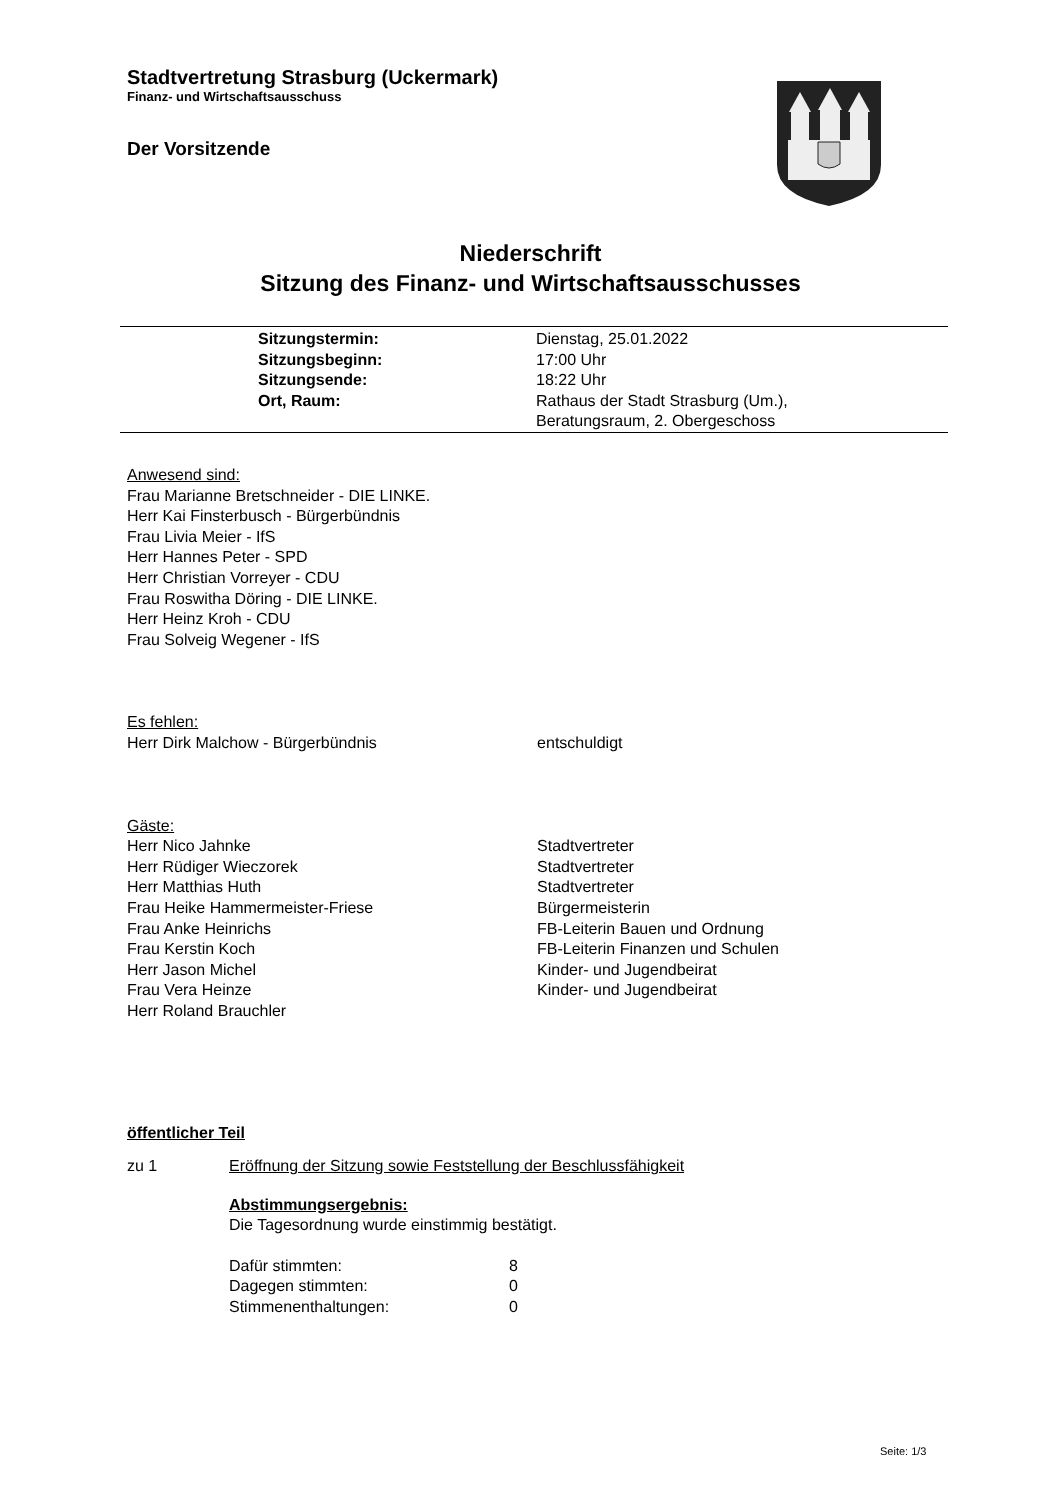Stadtvertretung Strasburg (Uckermark)
Finanz- und Wirtschaftsausschuss
Der Vorsitzende
Niederschrift
Sitzung des Finanz- und Wirtschaftsausschusses
| Sitzungstermin: | Dienstag, 25.01.2022 |
| Sitzungsbeginn: | 17:00 Uhr |
| Sitzungsende: | 18:22 Uhr |
| Ort, Raum: | Rathaus der Stadt Strasburg (Um.), Beratungsraum, 2. Obergeschoss |
Anwesend sind:
Frau Marianne Bretschneider - DIE LINKE.
Herr Kai Finsterbusch - Bürgerbündnis
Frau Livia Meier - IfS
Herr Hannes Peter - SPD
Herr Christian Vorreyer - CDU
Frau Roswitha Döring - DIE LINKE.
Herr Heinz Kroh - CDU
Frau Solveig Wegener - IfS
Es fehlen:
| Herr Dirk Malchow - Bürgerbündnis | entschuldigt |
Gäste:
| Herr Nico Jahnke | Stadtvertreter |
| Herr Rüdiger Wieczorek | Stadtvertreter |
| Herr Matthias Huth | Stadtvertreter |
| Frau Heike Hammermeister-Friese | Bürgermeisterin |
| Frau Anke Heinrichs | FB-Leiterin Bauen und Ordnung |
| Frau Kerstin Koch | FB-Leiterin Finanzen und Schulen |
| Herr Jason Michel | Kinder- und Jugendbeirat |
| Frau Vera Heinze | Kinder- und Jugendbeirat |
| Herr Roland Brauchler | |
öffentlicher Teil
zu 1 Eröffnung der Sitzung sowie Feststellung der Beschlussfähigkeit
Abstimmungsergebnis:
Die Tagesordnung wurde einstimmig bestätigt.
| Dafür stimmten: | 8 |
| Dagegen stimmten: | 0 |
| Stimmenenthaltungen: | 0 |
Seite: 1/3